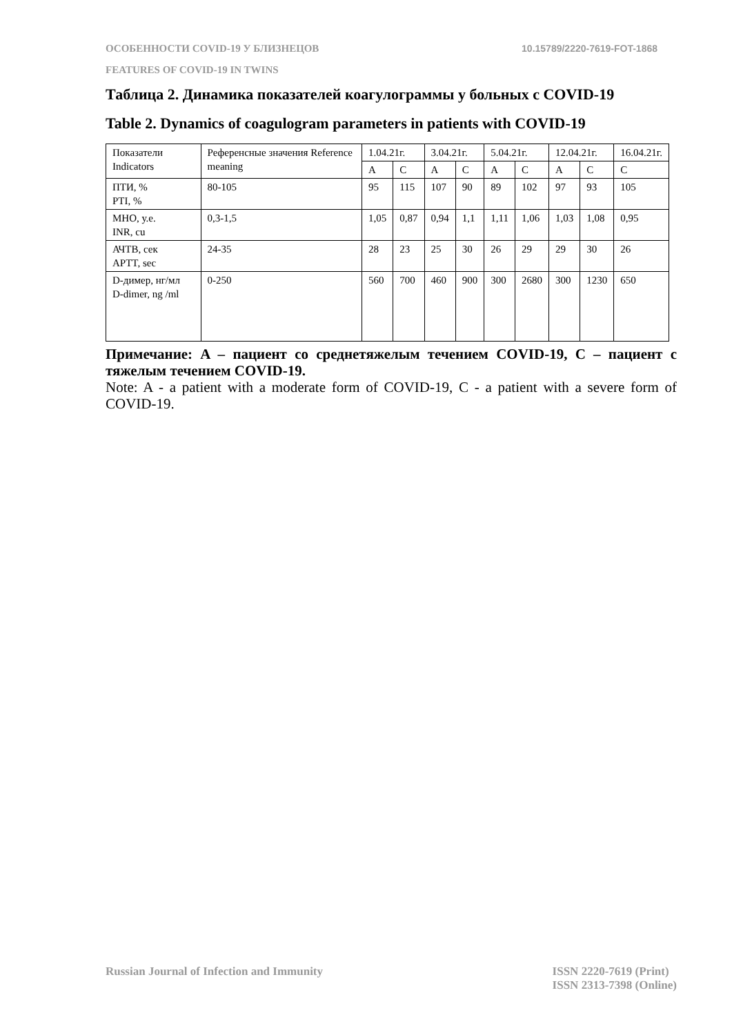ОСОБЕННОСТИ COVID-19 У БЛИЗНЕЦОВ 10.15789/2220-7619-FOT-1868
FEATURES OF COVID-19 IN TWINS
Таблица 2. Динамика показателей коагулограммы у больных с COVID-19
Table 2. Dynamics of coagulogram parameters in patients with COVID-19
| Показатели Indicators | Референсные значения Reference meaning | 1.04.21г. | | 3.04.21г. | | 5.04.21г. | | 12.04.21г. | | 16.04.21г. |
| | | A | C | A | C | A | C | A | C | C |
| ПТИ, % PTI, % | 80-105 | 95 | 115 | 107 | 90 | 89 | 102 | 97 | 93 | 105 |
| МНО, у.е. INR, cu | 0,3-1,5 | 1,05 | 0,87 | 0,94 | 1,1 | 1,11 | 1,06 | 1,03 | 1,08 | 0,95 |
| АЧТВ, сек APTT, sec | 24-35 | 28 | 23 | 25 | 30 | 26 | 29 | 29 | 30 | 26 |
| D-димер, нг/мл D-dimer, ng /ml | 0-250 | 560 | 700 | 460 | 900 | 300 | 2680 | 300 | 1230 | 650 |
Примечание: A – пациент со среднетяжелым течением COVID-19, С – пациент с тяжелым течением COVID-19.
Note: A - a patient with a moderate form of COVID-19, C - a patient with a severe form of COVID-19.
Russian Journal of Infection and Immunity ISSN 2220-7619 (Print)
ISSN 2313-7398 (Online)